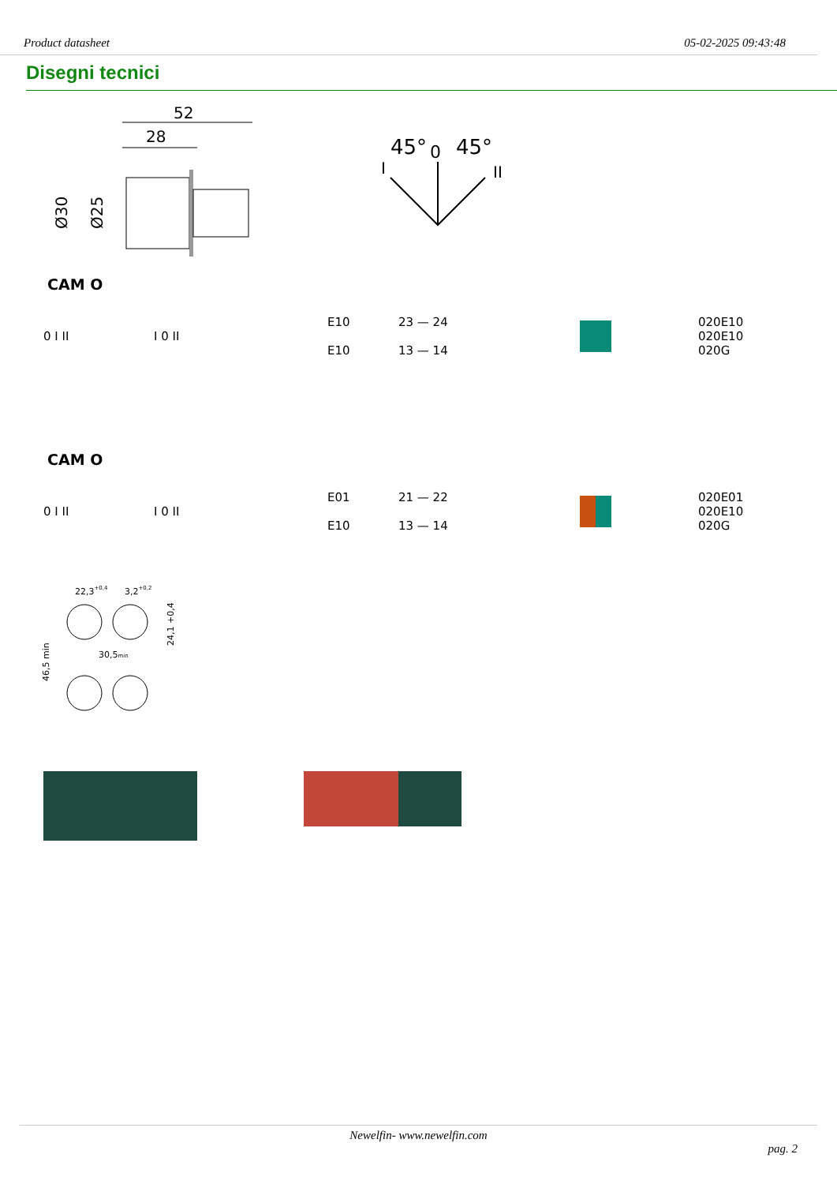Product datasheet 05-02-2025 09:43:48
Disegni tecnici
52
28
Ø30
Ø25
45°
0
45°
I
II
CAM O
0 I II I 0 II
E10
E10
23 — 24
13 — 14
020E10
020E10
020G
CAM O
0 I II I 0 II
E01
E10
21 — 22
13 — 14
020E01
020E10
020G
22,3+0,4
3,2+0,2
30,5min
46,5 min
24,1 +0,4
Newelfin- www.newelfin.com
pag. 2